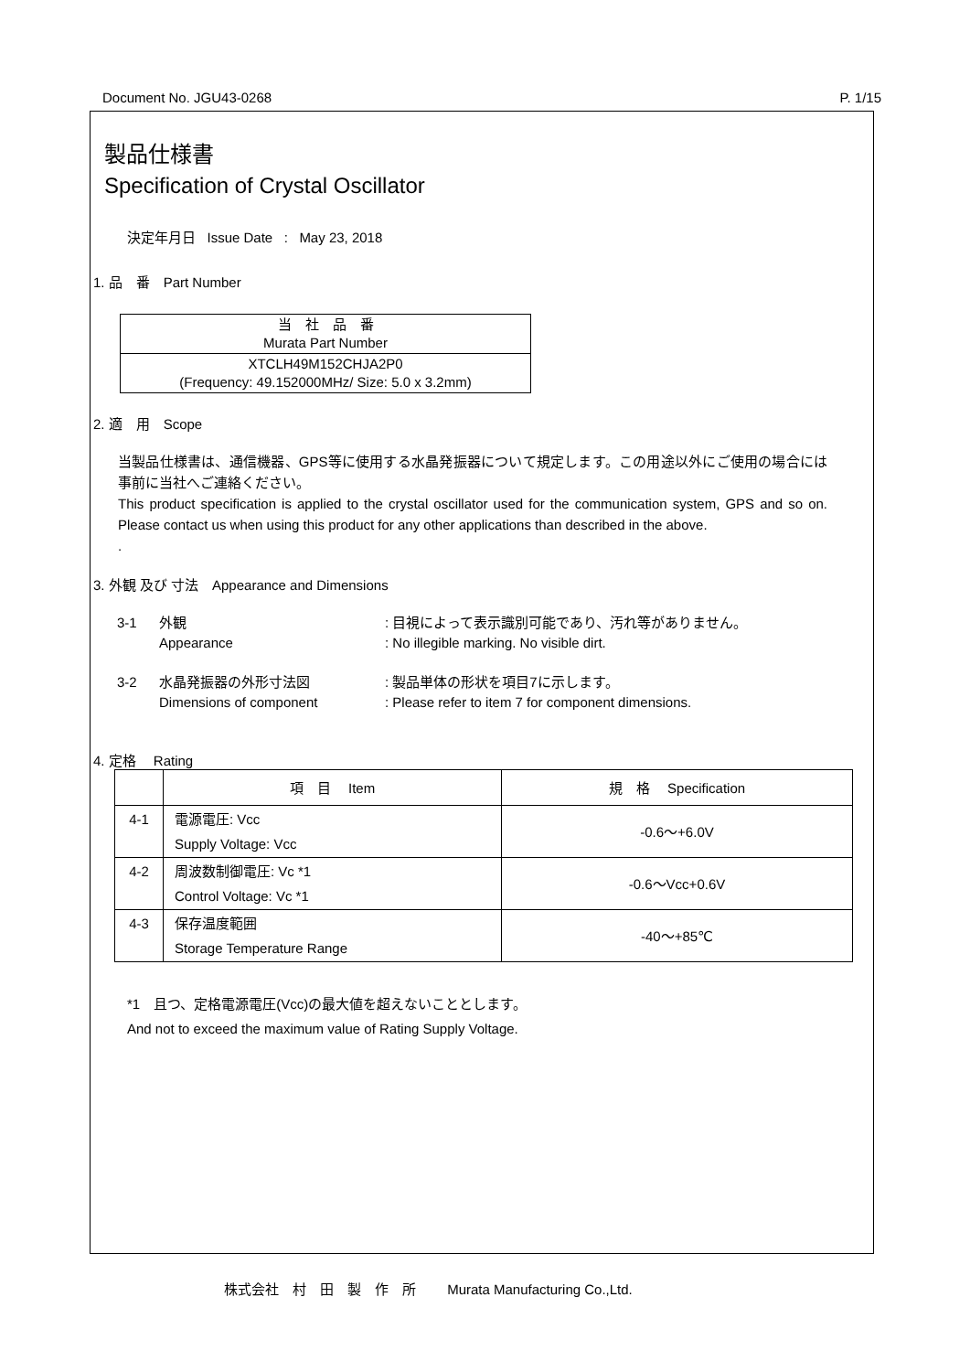Document No. JGU43-0268 P. 1/15
製品仕様書
Specification of Crystal Oscillator
決定年月日 Issue Date : May 23, 2018
1. 品　番　Part Number
| 当 社 品 番 Murata Part Number |
| XTCLH49M152CHJA2P0 (Frequency: 49.152000MHz/ Size: 5.0 x 3.2mm) |
2. 適　用　Scope
当製品仕様書は、通信機器、GPS等に使用する水晶発振器について規定します。この用途以外にご使用の場合には事前に当社へご連絡ください。
This product specification is applied to the crystal oscillator used for the communication system, GPS and so on. Please contact us when using this product for any other applications than described in the above.
.
3. 外観 及び 寸法　Appearance and Dimensions
| 3-1 | 外観 Appearance | : 目視によって表示識別可能であり、汚れ等がありません。 : No illegible marking. No visible dirt. |
| 3-2 | 水晶発振器の外形寸法図 Dimensions of component | : 製品単体の形状を項目7に示します。 : Please refer to item 7 for component dimensions. |
4. 定格　 Rating
| | 項 目 Item | 規 格 Specification |
| --- | --- | --- |
| 4-1 | 電源電圧: Vcc Supply Voltage: Vcc | -0.6～+6.0V |
| 4-2 | 周波数制御電圧: Vc *1 Control Voltage: Vc *1 | -0.6～Vcc+0.6V |
| 4-3 | 保存温度範囲 Storage Temperature Range | -40～+85℃ |
*1　且つ、定格電源電圧(Vcc)の最大値を超えないこととします。
And not to exceed the maximum value of Rating Supply Voltage.
株式会社　村　田　製　作　所　　 Murata Manufacturing Co.,Ltd.